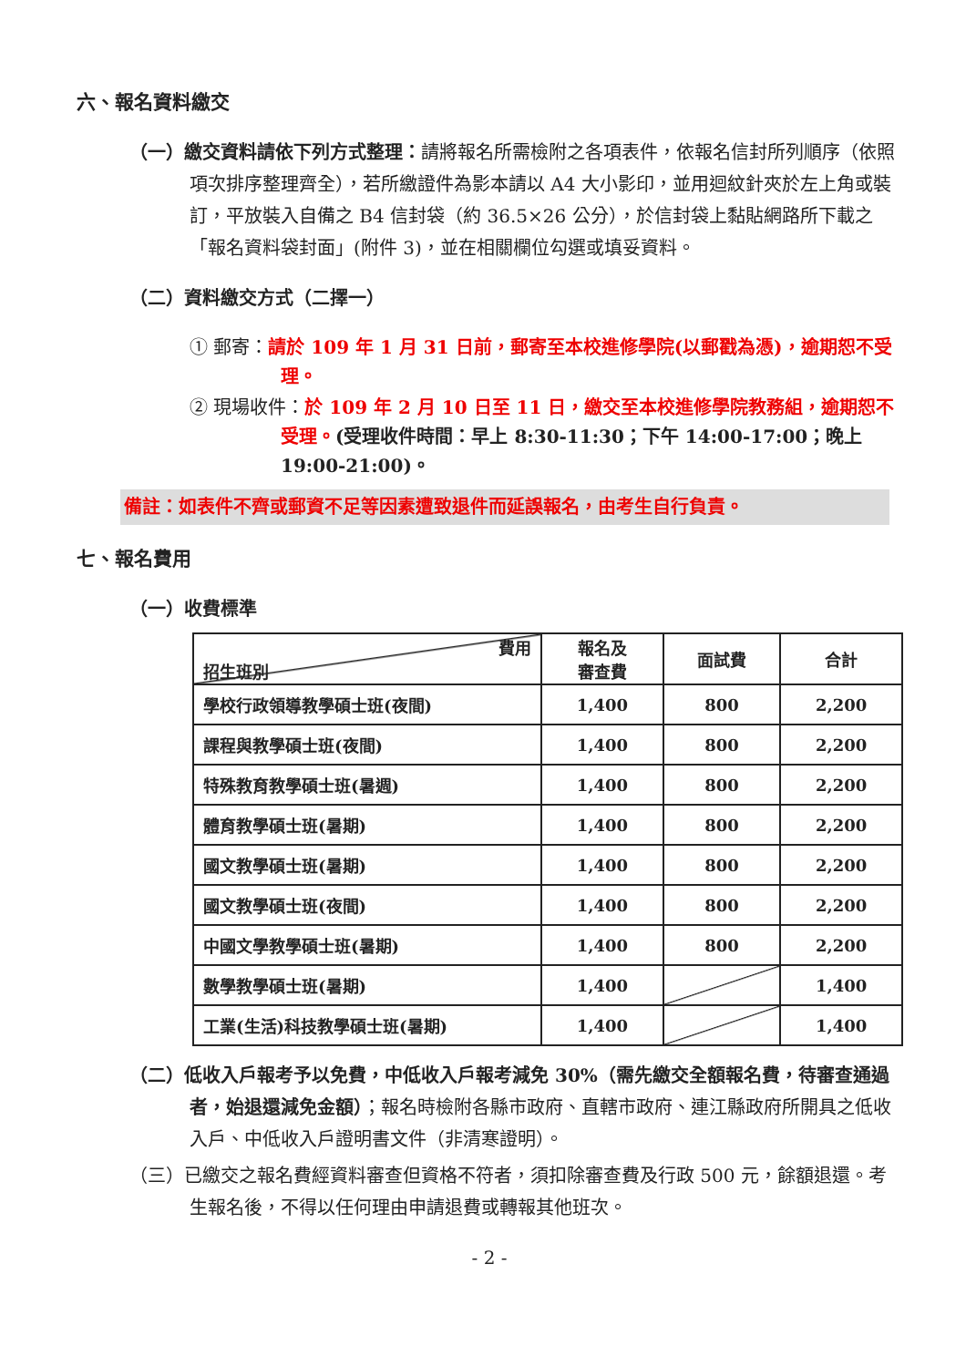六、報名資料繳交
（一）繳交資料請依下列方式整理：請將報名所需檢附之各項表件，依報名信封所列順序（依照項次排序整理齊全），若所繳證件為影本請以 A4 大小影印，並用迴紋針夾於左上角或裝訂，平放裝入自備之 B4 信封袋（約 36.5×26 公分），於信封袋上黏貼網路所下載之「報名資料袋封面」(附件 3)，並在相關欄位勾選或填妥資料。
（二）資料繳交方式（二擇一）
① 郵寄：請於 109 年 1 月 31 日前，郵寄至本校進修學院(以郵戳為憑)，逾期恕不受理。
② 現場收件：於 109 年 2 月 10 日至 11 日，繳交至本校進修學院教務組，逾期恕不受理。(受理收件時間：早上 8:30-11:30；下午 14:00-17:00；晚上 19:00-21:00)。
備註：如表件不齊或郵資不足等因素遭致退件而延誤報名，由考生自行負責。
七、報名費用
（一）收費標準
| 費用 招生班別 | 報名及 審查費 | 面試費 | 合計 |
| --- | --- | --- | --- |
| 學校行政領導教學碩士班(夜間) | 1,400 | 800 | 2,200 |
| 課程與教學碩士班(夜間) | 1,400 | 800 | 2,200 |
| 特殊教育教學碩士班(暑週) | 1,400 | 800 | 2,200 |
| 體育教學碩士班(暑期) | 1,400 | 800 | 2,200 |
| 國文教學碩士班(暑期) | 1,400 | 800 | 2,200 |
| 國文教學碩士班(夜間) | 1,400 | 800 | 2,200 |
| 中國文學教學碩士班(暑期) | 1,400 | 800 | 2,200 |
| 數學教學碩士班(暑期) | 1,400 | | 1,400 |
| 工業(生活)科技教學碩士班(暑期) | 1,400 | | 1,400 |
（二）低收入戶報考予以免費，中低收入戶報考減免 30%（需先繳交全額報名費，待審查通過者，始退還減免金額）；報名時檢附各縣市政府、直轄市政府、連江縣政府所開具之低收入戶、中低收入戶證明書文件（非清寒證明）。
（三）已繳交之報名費經資料審查但資格不符者，須扣除審查費及行政 500 元，餘額退還。考生報名後，不得以任何理由申請退費或轉報其他班次。
- 2 -